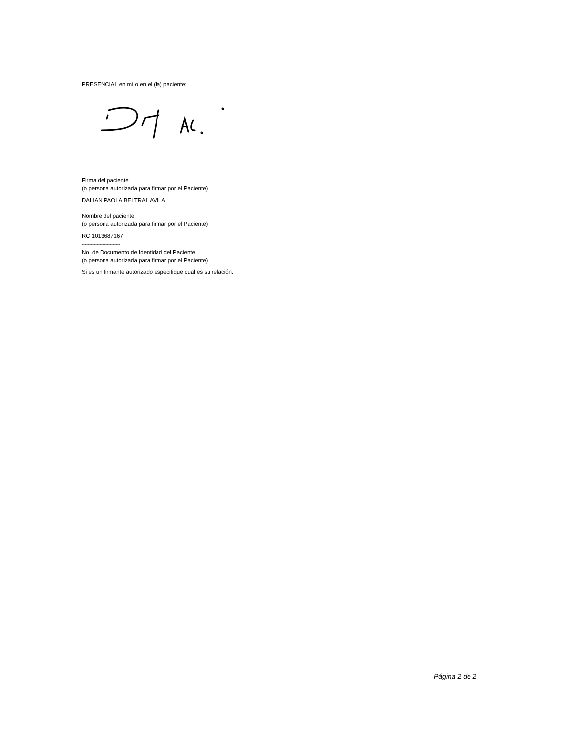PRESENCIAL en mí o en el (la) paciente:
Firma del paciente
(o persona autorizada para firmar por el Paciente)
DALIAN PAOLA BELTRAL AVILA
--------------------------------------------
Nombre del paciente
(o persona autorizada para firmar por el Paciente)
RC 1013687167
--------------------------
No. de Documento de Identidad del Paciente
(o persona autorizada para firmar por el Paciente)
Si es un firmante autorizado especifique cual es su relación:
Página 2 de 2